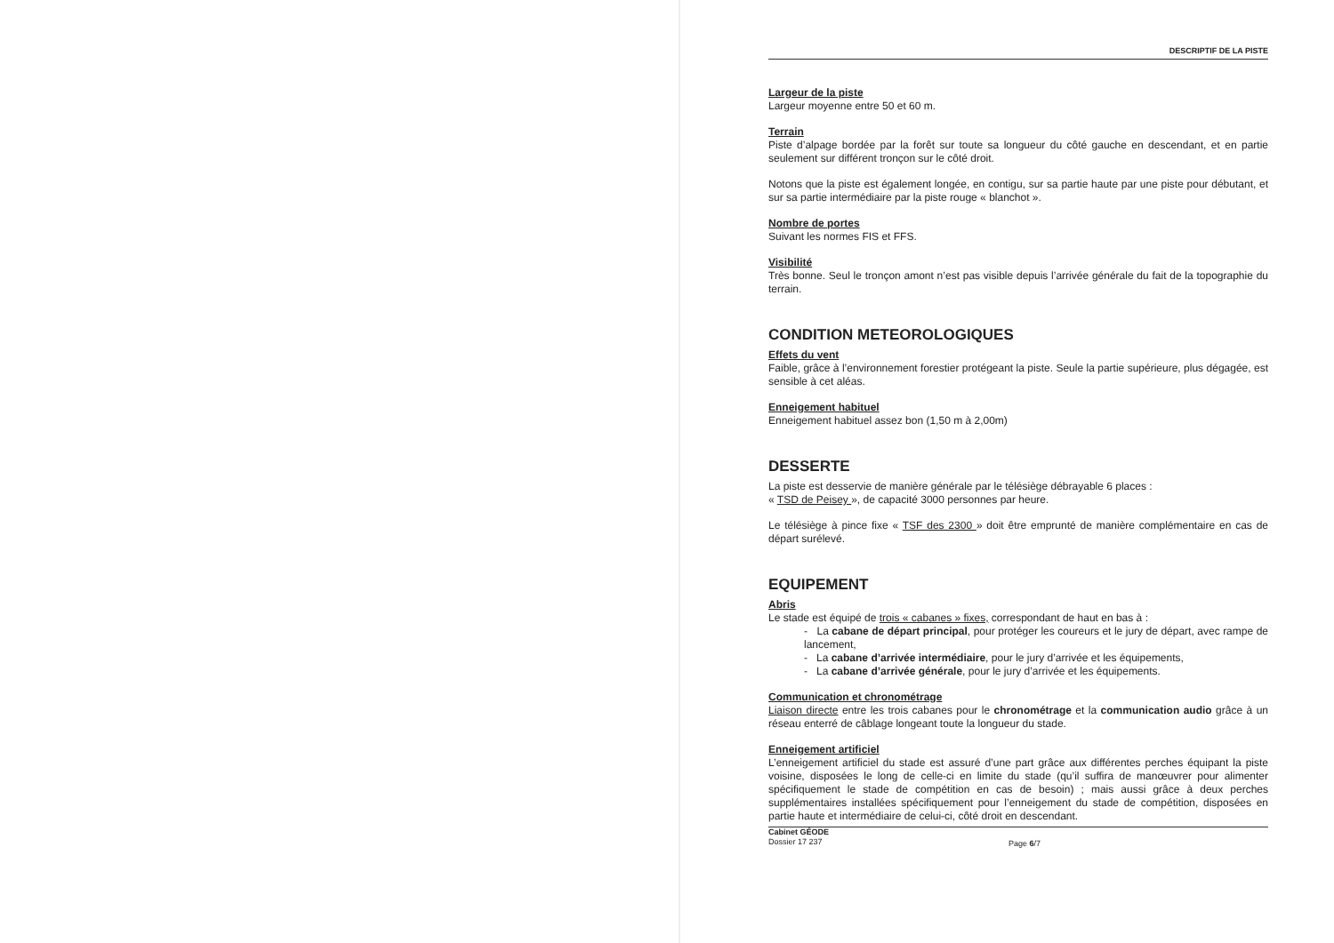DESCRIPTIF DE LA PISTE
Largeur de la piste
Largeur moyenne entre 50 et 60 m.
Terrain
Piste d’alpage bordée par la forêt sur toute sa longueur du côté gauche en descendant, et en partie seulement sur différent tronçon sur le côté droit.
Notons que la piste est également longée, en contigu, sur sa partie haute par une piste pour débutant, et sur sa partie intermédiaire par la piste rouge « blanchot ».
Nombre de portes
Suivant les normes FIS et FFS.
Visibilité
Très bonne. Seul le tronçon amont n’est pas visible depuis l’arrivée générale du fait de la topographie du terrain.
CONDITION METEOROLOGIQUES
Effets du vent
Faible, grâce à l’environnement forestier protégeant la piste. Seule la partie supérieure, plus dégagée, est sensible à cet aléas.
Enneigement habituel
Enneigement habituel assez bon (1,50 m à 2,00m)
DESSERTE
La piste est desservie de manière générale par le télésiège débrayable 6 places :
« TSD de Peisey », de capacité 3000 personnes par heure.
Le télésiège à pince fixe « TSF des 2300 » doit être emprunté de manière complémentaire en cas de départ surélevé.
EQUIPEMENT
Abris
Le stade est équipé de trois « cabanes » fixes, correspondant de haut en bas à :
- La cabane de départ principal, pour protéger les coureurs et le jury de départ, avec rampe de lancement,
- La cabane d’arrivée intermédiaire, pour le jury d’arrivée et les équipements,
- La cabane d’arrivée générale, pour le jury d’arrivée et les équipements.
Communication et chronométrage
Liaison directe entre les trois cabanes pour le chronométrage et la communication audio grâce à un réseau enterré de câblage longeant toute la longueur du stade.
Enneigement artificiel
L’enneigement artificiel du stade est assuré d’une part grâce aux différentes perches équipant la piste voisine, disposées le long de celle-ci en limite du stade (qu’il suffira de manœuvrer pour alimenter spécifiquement le stade de compétition en cas de besoin) ; mais aussi grâce à deux perches supplémentaires installées spécifiquement pour l’enneigement du stade de compétition, disposées en partie haute et intermédiaire de celui-ci, côté droit en descendant.
Cabinet GÉODE
Dossier 17 237
Page 6/7